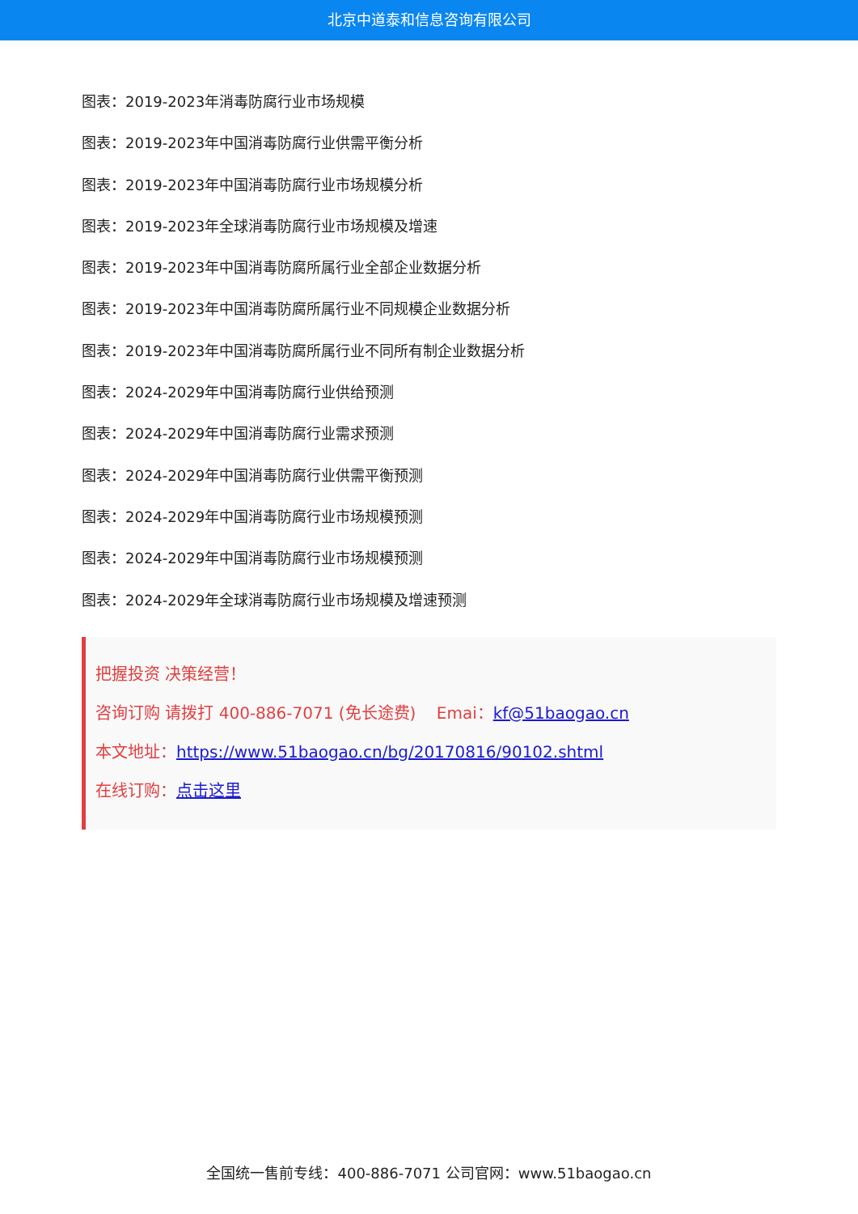北京中道泰和信息咨询有限公司
图表：2019-2023年消毒防腐行业市场规模
图表：2019-2023年中国消毒防腐行业供需平衡分析
图表：2019-2023年中国消毒防腐行业市场规模分析
图表：2019-2023年全球消毒防腐行业市场规模及增速
图表：2019-2023年中国消毒防腐所属行业全部企业数据分析
图表：2019-2023年中国消毒防腐所属行业不同规模企业数据分析
图表：2019-2023年中国消毒防腐所属行业不同所有制企业数据分析
图表：2024-2029年中国消毒防腐行业供给预测
图表：2024-2029年中国消毒防腐行业需求预测
图表：2024-2029年中国消毒防腐行业供需平衡预测
图表：2024-2029年中国消毒防腐行业市场规模预测
图表：2024-2029年中国消毒防腐行业市场规模预测
图表：2024-2029年全球消毒防腐行业市场规模及增速预测
把握投资 决策经营！
咨询订购 请拨打 400-886-7071 (免长途费) Emai：kf@51baogao.cn
本文地址：https://www.51baogao.cn/bg/20170816/90102.shtml
在线订购：点击这里
全国统一售前专线：400-886-7071 公司官网：www.51baogao.cn